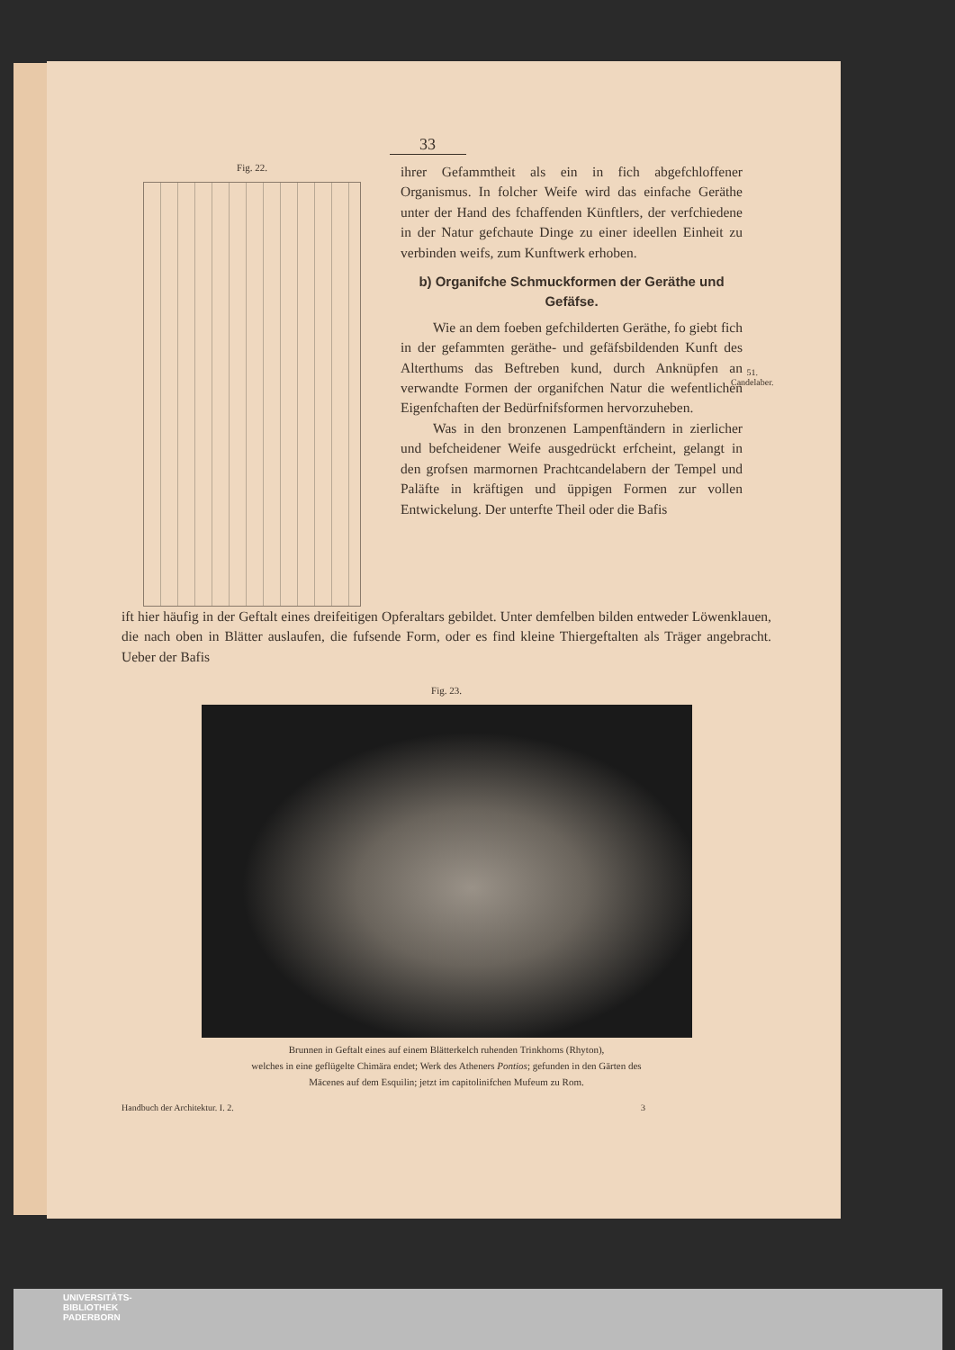51.
Candelaber.
33
Fig. 22.
ihrer Gefammtheit als ein in fich abgefchloffener Organismus. In folcher Weife wird das einfache Geräthe unter der Hand des fchaffenden Künftlers, der verfchiedene in der Natur gefchaute Dinge zu einer ideellen Einheit zu verbinden weifs, zum Kunftwerk erhoben.
b) Organifche Schmuckformen der Geräthe und Gefäfse.
Wie an dem foeben gefchilderten Geräthe, fo giebt fich in der gefammten geräthe- und gefäfsbildenden Kunft des Alterthums das Beftreben kund, durch Anknüpfen an verwandte Formen der organifchen Natur die wefentlichen Eigenfchaften der Bedürfnifsformen hervorzuheben.
Was in den bronzenen Lampenftändern in zierlicher und befcheidener Weife ausgedrückt erfcheint, gelangt in den grofsen marmornen Prachtcandelabern der Tempel und Paläfte in kräftigen und üppigen Formen zur vollen Entwickelung. Der unterfte Theil oder die Bafis
ift hier häufig in der Geftalt eines dreifeitigen Opferaltars gebildet. Unter demfelben bilden entweder Löwenklauen, die nach oben in Blätter auslaufen, die fufsende Form, oder es find kleine Thiergeftalten als Träger angebracht. Ueber der Bafis
Fig. 23.
Brunnen in Geftalt eines auf einem Blätterkelch ruhenden Trinkhorns (Rhyton),
welches in eine geflügelte Chimära endet; Werk des Atheners Pontios; gefunden in den Gärten des
Mäcenes auf dem Esquilin; jetzt im capitolinifchen Mufeum zu Rom.
Handbuch der Architektur. I. 2. 3
UNIVERSITÄTS-
BIBLIOTHEK
PADERBORN